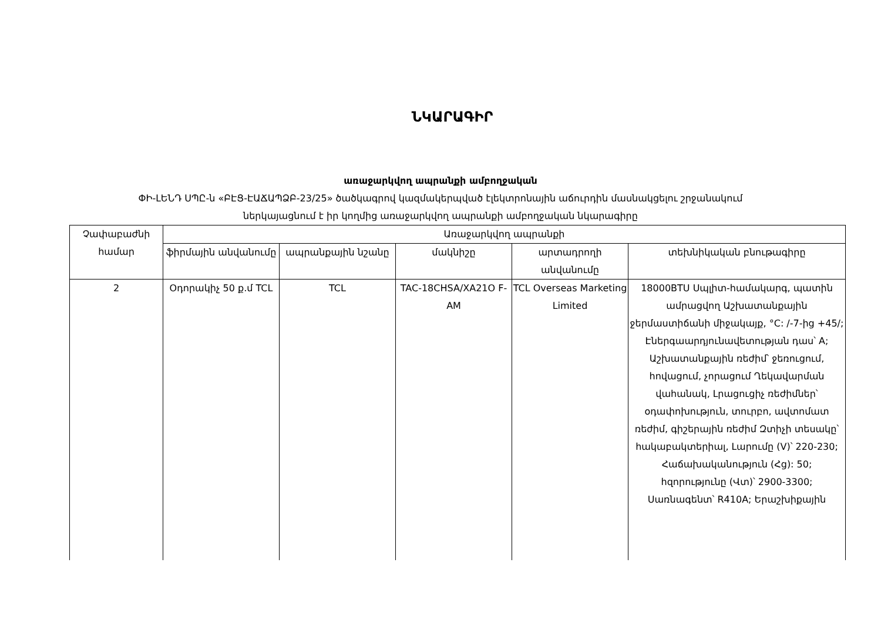ՆԿԱՐԱԳԻՐ
առաջարկվող ապրանքի ամբողջական
ՓԻ-ԼԵՆԴ ՍՊԸ-ն «ԲԷՑ-ԷԱՃԱՊՁԲ-23/25» ծածկագրով կազմակերպված էլեկտրոնային աճուրդին մասնակցելու շրջանակում
ներկայացնում է իր կողմից առաջարկվող ապրանքի ամբողջական նկարագիրը
| Չափաբաժնի համար | Առաջարկվող ապրանքի | | | | |
| --- | --- | --- | --- | --- | --- |
| | ֆիրմային անվանումը | ապրանքային նշանը | մակնիշը | արտադրողի անվանումը | տեխնիկական բնութագիրը |
| 2 | Օդորակիչ 50 ք.մ TCL | TCL | TAC-18CHSA/XA21O F-AM | TCL Overseas Marketing Limited | 18000BTU Սպլիտ-համակարգ, պատին ամրացվող Աշխատանքային ջերմաստիճանի միջակայք, °C: /-7-ից +45/; Էներգաարդյունավետության դաս՝ A; Աշխատանքային ռեժիմ՝ ջեռուցում, հովացում, չորացում Ղեկավարման վահանակ, Լրացուցիչ ռեժիմներ՝ օդափոխություն, տուրբո, ավտոմատ ռեժիմ, գիշերային ռեժիմ Զտիչի տեսակը՝ հակաբակտերիալ, Լարումը (V)՝ 220-230; Հաճախականություն (Հց): 50; հզորությունը (Վտ)՝ 2900-3300; Սառնագենտ՝ R410A; Երաշխիքային |